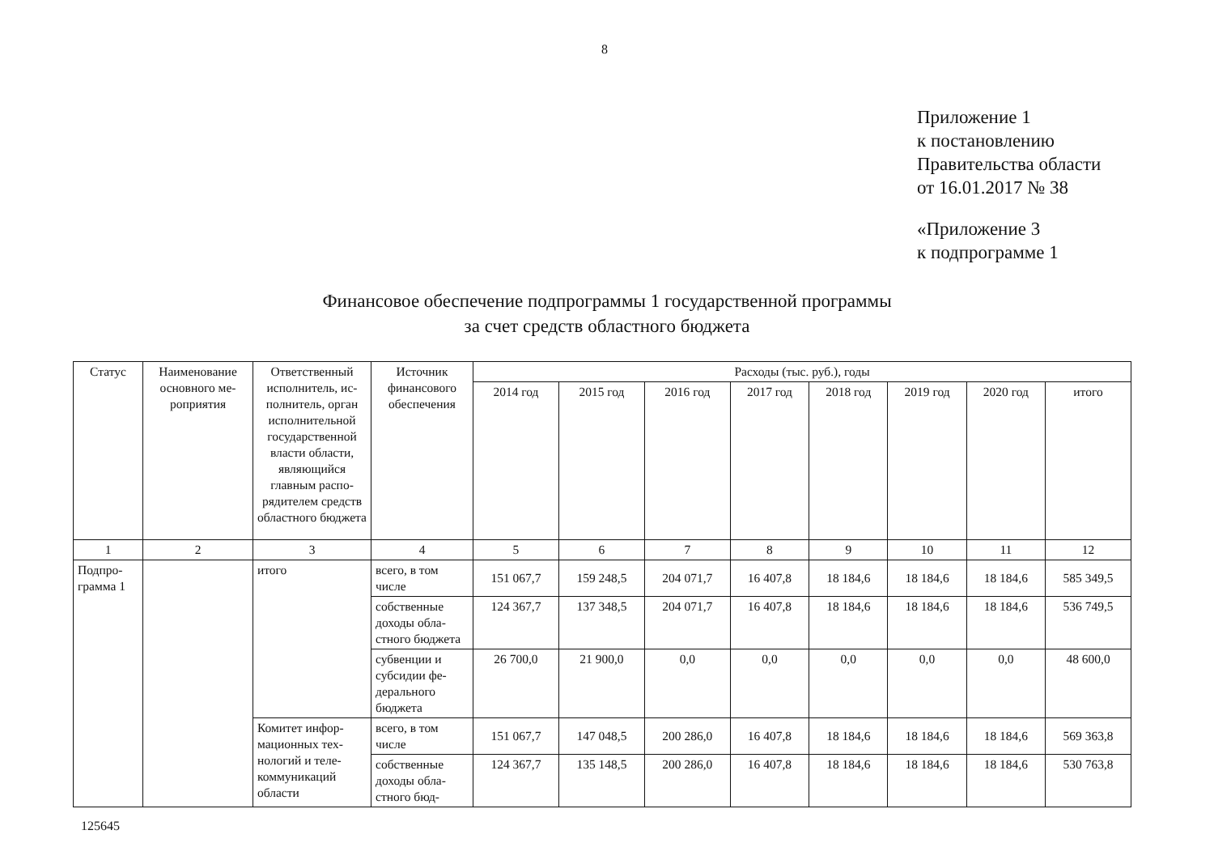8
Приложение 1
к постановлению
Правительства области
от 16.01.2017 № 38
«Приложение 3
к подпрограмме 1
Финансовое обеспечение подпрограммы 1 государственной программы
за счет средств областного бюджета
| Статус | Наименование основного ме­роприятия | Ответственный исполнитель, ис­полнитель, орган исполнительной государственной власти области, являющийся главным распо­рядителем средств областно­го бюджета | Источник финансового обеспечения | Расходы (тыс. руб.), годы | | | | | | | |
| --- | --- | --- | --- | --- | --- | --- | --- | --- | --- | --- | --- |
| | | | | 2014 год | 2015 год | 2016 год | 2017 год | 2018 год | 2019 год | 2020 год | итого |
| 1 | 2 | 3 | 4 | 5 | 6 | 7 | 8 | 9 | 10 | 11 | 12 |
| Подпро­грамма 1 | | итого | всего, в том числе | 151 067,7 | 159 248,5 | 204 071,7 | 16 407,8 | 18 184,6 | 18 184,6 | 18 184,6 | 585 349,5 |
| | | | собственные доходы обла­стного бюд­жета | 124 367,7 | 137 348,5 | 204 071,7 | 16 407,8 | 18 184,6 | 18 184,6 | 18 184,6 | 536 749,5 |
| | | | субвенции и субсидии фе­дерального бюджета | 26 700,0 | 21 900,0 | 0,0 | 0,0 | 0,0 | 0,0 | 0,0 | 48 600,0 |
| | | Комитет инфор­мационных тех­нологий и теле­коммуникаций области | всего, в том числе | 151 067,7 | 147 048,5 | 200 286,0 | 16 407,8 | 18 184,6 | 18 184,6 | 18 184,6 | 569 363,8 |
| | | | собственные доходы обла­стного бюд- | 124 367,7 | 135 148,5 | 200 286,0 | 16 407,8 | 18 184,6 | 18 184,6 | 18 184,6 | 530 763,8 |
125645